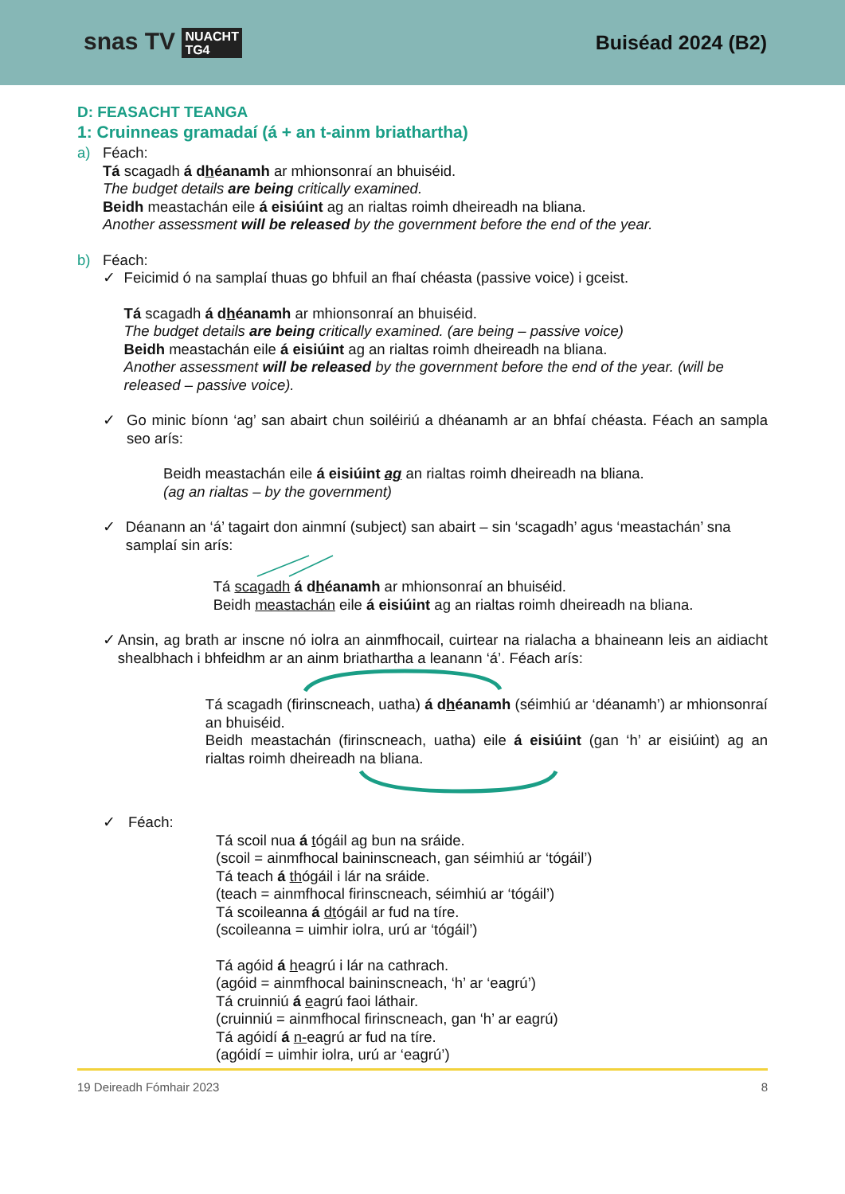snas TV NUACHT
TG4
Buiséad 2024 (B2)
D: FEASACHT TEANGA
1: Cruinneas gramadaí (á + an t-ainm briathartha)
a) Féach:
Tá scagadh á dhéanamh ar mhionsonraí an bhuiséid.
The budget details are being critically examined.
Beidh meastachán eile á eisiúint ag an rialtas roimh dheireadh na bliana.
Another assessment will be released by the government before the end of the year.
b) Féach:
✓ Feicimid ó na samplaí thuas go bhfuil an fhaí chéasta (passive voice) i gceist.
Tá scagadh á dhéanamh ar mhionsonraí an bhuiséid.
The budget details are being critically examined. (are being – passive voice)
Beidh meastachán eile á eisiúint ag an rialtas roimh dheireadh na bliana.
Another assessment will be released by the government before the end of the year. (will be released – passive voice).
✓ Go minic bíonn ‘ag’ san abairt chun soiléiriú a dhéanamh ar an bhfaí chéasta. Féach an sampla seo arís:
Beidh meastachán eile á eisiúint ag an rialtas roimh dheireadh na bliana.
(ag an rialtas – by the government)
✓ Déanann an ‘á’ tagairt don ainmní (subject) san abairt – sin ‘scagadh’ agus ‘meastachán’ sna samplaí sin arís:
Tá scagadh á dhéanamh ar mhionsonraí an bhuiséid.
Beidh meastachán eile á eisiúint ag an rialtas roimh dheireadh na bliana.
✓ Ansin, ag brath ar inscne nó iolra an ainmfhocail, cuirtear na rialacha a bhaineann leis an aidiacht shealbhach i bhfeidhm ar an ainm briathartha a leanann ‘á’. Féach arís:
Tá scagadh (firinscneach, uatha) á dhéanamh (séimhiú ar ‘déanamh’) ar mhionsonraí an bhuiséid.
Beidh meastachán (firinscneach, uatha) eile á eisiúint (gan ‘h’ ar eisiúint) ag an rialtas roimh dheireadh na bliana.
✓ Féach:
Tá scoil nua á tógáil ag bun na sráide.
(scoil = ainmfhocal baininscneach, gan séimhiú ar ‘tógáil’)
Tá teach á thógáil i lár na sráide.
(teach = ainmfhocal firinscneach, séimhiú ar ‘tógáil’)
Tá scoileanna á dtógáil ar fud na tíre.
(scoileanna = uimhir iolra, urú ar ‘tógáil’)
Tá agóid á heagrú i lár na cathrach.
(agóid = ainmfhocal baininscneach, ‘h’ ar ‘eagrú’)
Tá cruinniú á eagrú faoi láthair.
(cruinniú = ainmfhocal firinscneach, gan ‘h’ ar eagrú)
Tá agóidí á n-eagrú ar fud na tíre.
(agóidí = uimhir iolra, urú ar ‘eagrú’)
19 Deireadh Fómhair 2023 8